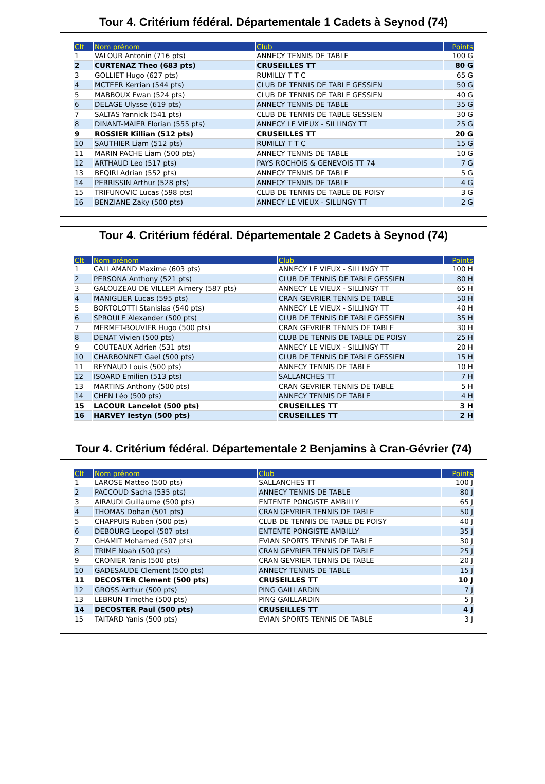Tour 4. Critérium fédéral. Départementale 1 Cadets à Seynod (74)
| Clt | Nom prénom | Club | Points |
| --- | --- | --- | --- |
| 1 | VALOUR Antonin (716 pts) | ANNECY TENNIS DE TABLE | 100 G |
| 2 | CURTENAZ Theo (683 pts) | CRUSEILLES TT | 80 G |
| 3 | GOLLIET Hugo (627 pts) | RUMILLY T T C | 65 G |
| 4 | MCTEER Kerrian (544 pts) | CLUB DE TENNIS DE TABLE GESSIEN | 50 G |
| 5 | MABBOUX Ewan (524 pts) | CLUB DE TENNIS DE TABLE GESSIEN | 40 G |
| 6 | DELAGE Ulysse (619 pts) | ANNECY TENNIS DE TABLE | 35 G |
| 7 | SALTAS Yannick (541 pts) | CLUB DE TENNIS DE TABLE GESSIEN | 30 G |
| 8 | DINANT-MAIER Florian (555 pts) | ANNECY LE VIEUX - SILLINGY TT | 25 G |
| 9 | ROSSIER Killian (512 pts) | CRUSEILLES TT | 20 G |
| 10 | SAUTHIER Liam (512 pts) | RUMILLY T T C | 15 G |
| 11 | MARIN PACHE Liam (500 pts) | ANNECY TENNIS DE TABLE | 10 G |
| 12 | ARTHAUD Leo (517 pts) | PAYS ROCHOIS & GENEVOIS TT 74 | 7 G |
| 13 | BEQIRI Adrian (552 pts) | ANNECY TENNIS DE TABLE | 5 G |
| 14 | PERRISSIN Arthur (528 pts) | ANNECY TENNIS DE TABLE | 4 G |
| 15 | TRIFUNOVIC Lucas (598 pts) | CLUB DE TENNIS DE TABLE DE POISY | 3 G |
| 16 | BENZIANE Zaky (500 pts) | ANNECY LE VIEUX - SILLINGY TT | 2 G |
Tour 4. Critérium fédéral. Départementale 2 Cadets à Seynod (74)
| Clt | Nom prénom | Club | Points |
| --- | --- | --- | --- |
| 1 | CALLAMAND Maxime (603 pts) | ANNECY LE VIEUX - SILLINGY TT | 100 H |
| 2 | PERSONA Anthony (521 pts) | CLUB DE TENNIS DE TABLE GESSIEN | 80 H |
| 3 | GALOUZEAU DE VILLEPI Aimery (587 pts) | ANNECY LE VIEUX - SILLINGY TT | 65 H |
| 4 | MANIGLIER Lucas (595 pts) | CRAN GEVRIER TENNIS DE TABLE | 50 H |
| 5 | BORTOLOTTI Stanislas (540 pts) | ANNECY LE VIEUX - SILLINGY TT | 40 H |
| 6 | SPROULE Alexander (500 pts) | CLUB DE TENNIS DE TABLE GESSIEN | 35 H |
| 7 | MERMET-BOUVIER Hugo (500 pts) | CRAN GEVRIER TENNIS DE TABLE | 30 H |
| 8 | DENAT Vivien (500 pts) | CLUB DE TENNIS DE TABLE DE POISY | 25 H |
| 9 | COUTEAUX Adrien (531 pts) | ANNECY LE VIEUX - SILLINGY TT | 20 H |
| 10 | CHARBONNET Gael (500 pts) | CLUB DE TENNIS DE TABLE GESSIEN | 15 H |
| 11 | REYNAUD Louis (500 pts) | ANNECY TENNIS DE TABLE | 10 H |
| 12 | ISOARD Emilien (513 pts) | SALLANCHES TT | 7 H |
| 13 | MARTINS Anthony (500 pts) | CRAN GEVRIER TENNIS DE TABLE | 5 H |
| 14 | CHEN Léo (500 pts) | ANNECY TENNIS DE TABLE | 4 H |
| 15 | LACOUR Lancelot (500 pts) | CRUSEILLES TT | 3 H |
| 16 | HARVEY Iestyn (500 pts) | CRUSEILLES TT | 2 H |
Tour 4. Critérium fédéral. Départementale 2 Benjamins à Cran-Gévrier (74)
| Clt | Nom prénom | Club | Points |
| --- | --- | --- | --- |
| 1 | LAROSE Matteo (500 pts) | SALLANCHES TT | 100 J |
| 2 | PACCOUD Sacha (535 pts) | ANNECY TENNIS DE TABLE | 80 J |
| 3 | AIRAUDI Guillaume (500 pts) | ENTENTE PONGISTE AMBILLY | 65 J |
| 4 | THOMAS Dohan (501 pts) | CRAN GEVRIER TENNIS DE TABLE | 50 J |
| 5 | CHAPPUIS Ruben (500 pts) | CLUB DE TENNIS DE TABLE DE POISY | 40 J |
| 6 | DEBOURG Leopol (507 pts) | ENTENTE PONGISTE AMBILLY | 35 J |
| 7 | GHAMIT Mohamed (507 pts) | EVIAN SPORTS TENNIS DE TABLE | 30 J |
| 8 | TRIME Noah (500 pts) | CRAN GEVRIER TENNIS DE TABLE | 25 J |
| 9 | CRONIER Yanis (500 pts) | CRAN GEVRIER TENNIS DE TABLE | 20 J |
| 10 | GADESAUDE Clement (500 pts) | ANNECY TENNIS DE TABLE | 15 J |
| 11 | DECOSTER Clement (500 pts) | CRUSEILLES TT | 10 J |
| 12 | GROSS Arthur (500 pts) | PING GAILLARDIN | 7 J |
| 13 | LEBRUN Timothe (500 pts) | PING GAILLARDIN | 5 J |
| 14 | DECOSTER Paul (500 pts) | CRUSEILLES TT | 4 J |
| 15 | TAITARD Yanis (500 pts) | EVIAN SPORTS TENNIS DE TABLE | 3 J |